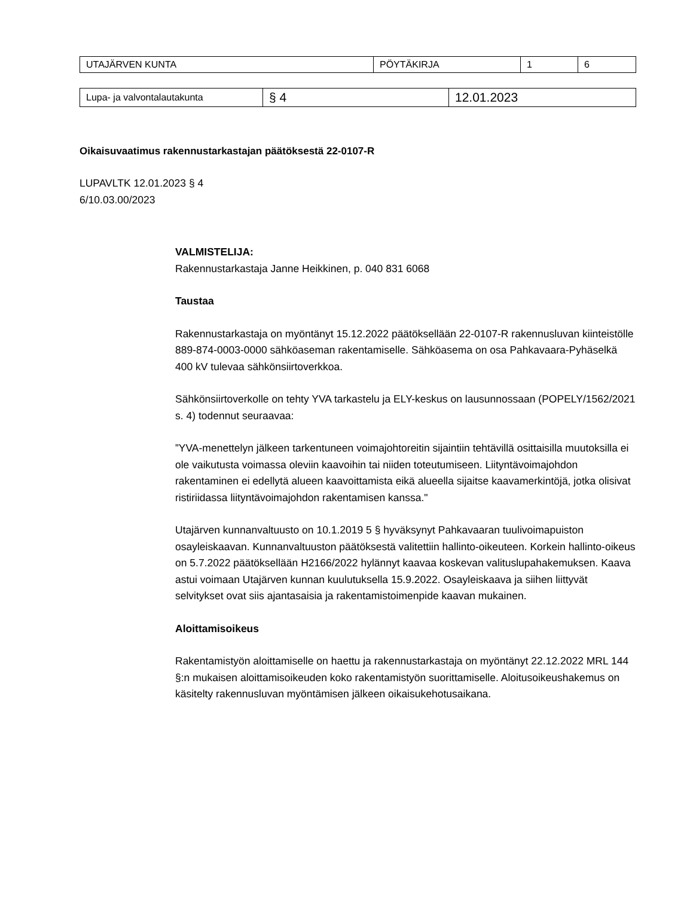| UTAJÄRVEN KUNTA | PÖYTÄKIRJA | 1 | 6 |
| Lupa- ja valvontalautakunta | § 4 | 12.01.2023 |
Oikaisuvaatimus rakennustarkastajan päätöksestä 22-0107-R
LUPAVLTK 12.01.2023 § 4
6/10.03.00/2023
VALMISTELIJA:
Rakennustarkastaja Janne Heikkinen, p. 040 831 6068
Taustaa
Rakennustarkastaja on myöntänyt 15.12.2022 päätöksellään 22-0107-R rakennusluvan kiinteistölle 889-874-0003-0000 sähköaseman rakentamiselle. Sähköasema on osa Pahkavaara-Pyhäselkä 400 kV tulevaa sähkönsiirtoverkkoa.
Sähkönsiirtoverkolle on tehty YVA tarkastelu ja ELY-keskus on lausunnossaan (POPELY/1562/2021 s. 4) todennut seuraavaa:
”YVA-menettelyn jälkeen tarkentuneen voimajohtoreitin sijaintiin tehtävillä osittaisilla muutoksilla ei ole vaikutusta voimassa oleviin kaavoihin tai niiden toteutumiseen. Liityntävoimajohdon rakentaminen ei edellytä alueen kaavoittamista eikä alueella sijaitse kaavamerkintöjä, jotka olisivat ristiriidassa liityntävoimajohdon rakentamisen kanssa."
Utajärven kunnanvaltuusto on 10.1.2019 5 § hyväksynyt Pahkavaaran tuulivoimapuiston osayleiskaavan. Kunnanvaltuuston päätöksestä valitettiin hallinto-oikeuteen. Korkein hallinto-oikeus on 5.7.2022 päätöksellään H2166/2022 hylännyt kaavaa koskevan valituslupahakemuksen. Kaava astui voimaan Utajärven kunnan kuulutuksella 15.9.2022. Osayleiskaava ja siihen liittyvät selvitykset ovat siis ajantasaisia ja rakentamistoimenpide kaavan mukainen.
Aloittamisoikeus
Rakentamistyön aloittamiselle on haettu ja rakennustarkastaja on myöntänyt 22.12.2022 MRL 144 §:n mukaisen aloittamisoikeuden koko rakentamistyön suorittamiselle. Aloitusoikeushakemus on käsitelty rakennusluvan myöntämisen jälkeen oikaisukehotusaikana.